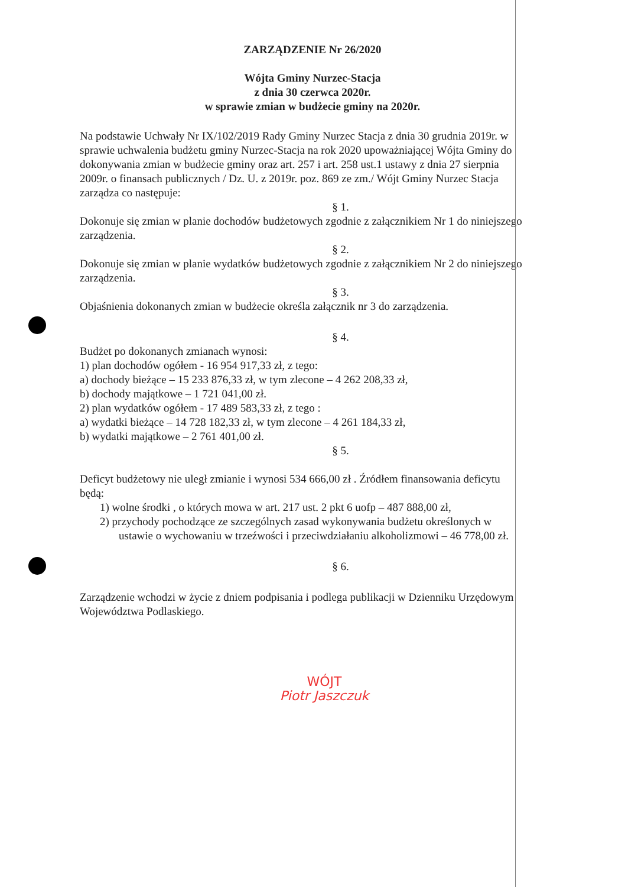ZARZĄDZENIE Nr 26/2020
Wójta Gminy Nurzec-Stacja
z dnia 30 czerwca 2020r.
w sprawie zmian w budżecie gminy na 2020r.
Na podstawie Uchwały Nr IX/102/2019 Rady Gminy Nurzec Stacja z dnia 30 grudnia 2019r. w sprawie uchwalenia budżetu gminy Nurzec-Stacja na rok 2020 upoważniającej Wójta Gminy do dokonywania zmian w budżecie gminy oraz art. 257 i art. 258 ust.1 ustawy z dnia 27 sierpnia 2009r. o finansach publicznych / Dz. U. z 2019r. poz. 869 ze zm./ Wójt Gminy Nurzec Stacja zarządza co następuje:
§ 1.
Dokonuje się zmian w planie dochodów budżetowych zgodnie z załącznikiem Nr 1 do niniejszego zarządzenia.
§ 2.
Dokonuje się zmian w planie wydatków budżetowych zgodnie z załącznikiem Nr 2 do niniejszego zarządzenia.
§ 3.
Objaśnienia dokonanych zmian w budżecie określa załącznik nr 3 do zarządzenia.
§ 4.
Budżet po dokonanych zmianach wynosi:
1) plan dochodów ogółem - 16 954 917,33 zł, z tego:
a) dochody bieżące – 15 233 876,33 zł, w tym zlecone – 4 262 208,33 zł,
b) dochody majątkowe – 1 721 041,00 zł.
2) plan wydatków ogółem - 17 489 583,33 zł, z tego :
a) wydatki bieżące – 14 728 182,33 zł, w tym zlecone – 4 261 184,33 zł,
b) wydatki majątkowe – 2 761 401,00 zł.
§ 5.
Deficyt budżetowy nie uległ zmianie i wynosi 534 666,00 zł . Źródłem finansowania deficytu będą:
1) wolne środki , o których mowa w art. 217 ust. 2 pkt 6 uofp – 487 888,00 zł,
2) przychody pochodzące ze szczególnych zasad wykonywania budżetu określonych w ustawie o wychowaniu w trzeźwości i przeciwdziałaniu alkoholizmowi – 46 778,00 zł.
§ 6.
Zarządzenie wchodzi w życie z dniem podpisania i podlega publikacji w Dzienniku Urzędowym Województwa Podlaskiego.
WÓJT
Piotr Jaszczuk